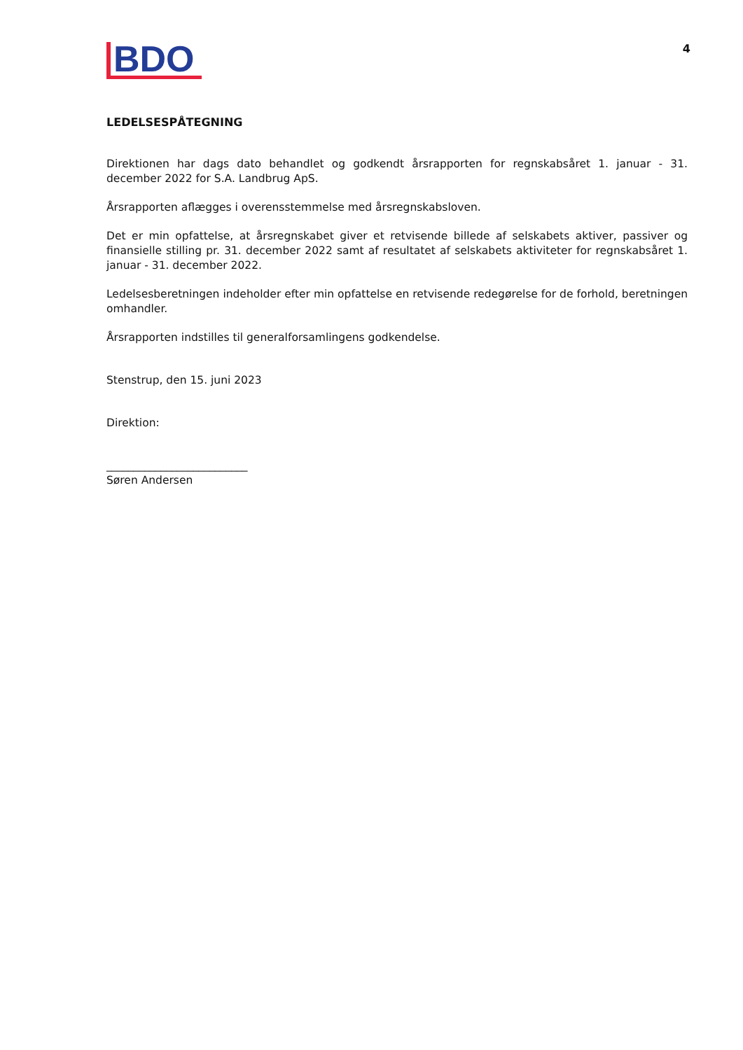BDO
4
LEDELSESPÅTEGNING
Direktionen har dags dato behandlet og godkendt årsrapporten for regnskabsåret 1. januar - 31. december 2022 for S.A. Landbrug ApS.
Årsrapporten aflægges i overensstemmelse med årsregnskabsloven.
Det er min opfattelse, at årsregnskabet giver et retvisende billede af selskabets aktiver, passiver og finansielle stilling pr. 31. december 2022 samt af resultatet af selskabets aktiviteter for regnskabsåret 1. januar - 31. december 2022.
Ledelsesberetningen indeholder efter min opfattelse en retvisende redegørelse for de forhold, beretningen omhandler.
Årsrapporten indstilles til generalforsamlingens godkendelse.
Stenstrup, den 15. juni 2023
Direktion:
__________________________
Søren Andersen